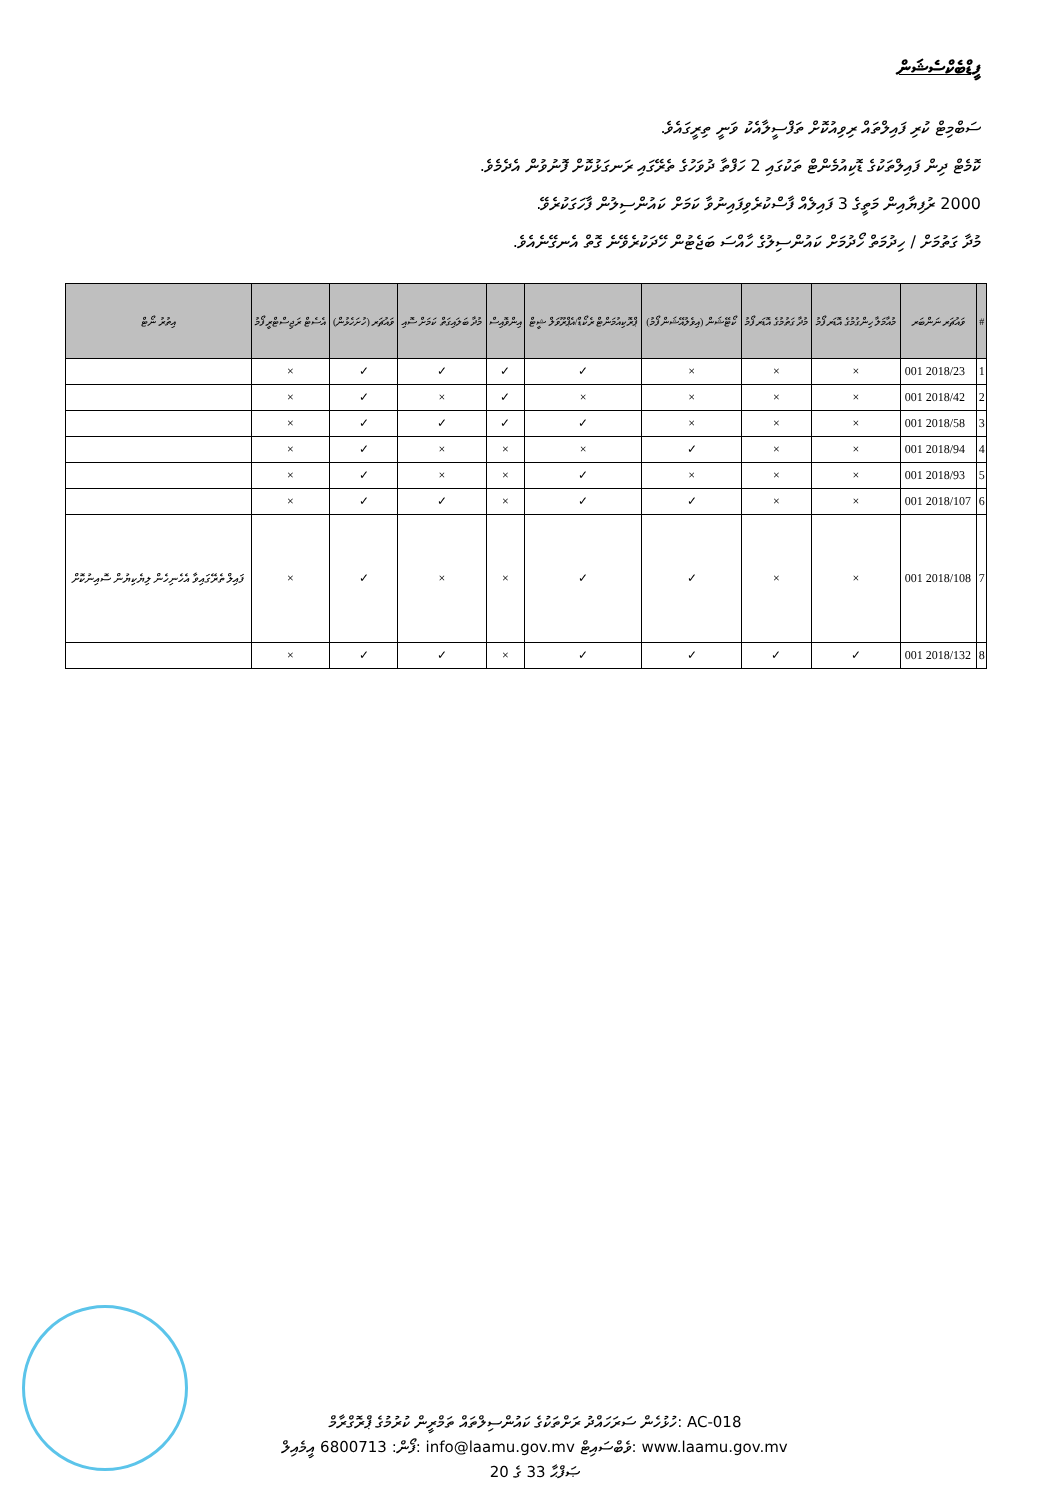ފީޑްބެކްސެޝަން
ސަބްމިޓް ކުރި ފައިލްތައް ރިވިއުކޮށް ތަފްސީލާއެކު ވަނީ ތިރީގައެވެ.
ކޮމެޓް ދިން ފައިލްތަކުގެ ޑޮކިއުމެންޓް ތަކުގައި 2 ހަފްތާ ދުވަހުގެ ތެރޭގައި ރަނގަޅުކޮށް ފޮނުވުން އެދެމެވެ.
2000 ރުފިޔާއިން މަތީގެ 3 ފައިލެއް ފާސްކުރެވިފައިނުވާ ކަމަށް ކައުންސިލުން ފާހަގަކުރެވޭ.
މުދާ ގަތުމަށް / ހިދުމަތް ހޯދުމަށް ކައުންސިލުގެ ހާއްސަ ބަޖެޓުން ހޭދަކުރެވޭނެ ގޮތް އެނގޭނެއެވެ.
| # | ވައުޗަރ ނަންބަރ | މުއާމަލާ ހިންގުމުގެ އޮޑަރ ފޯމު | މުދާ ގަތުމުގެ އޮޑަރ ފޯމު | ކޯޓޭޝަން (އިވެލުއޭޝަން ފޯމު) | ޕްރޮކިއުމަންޓް ރެކޯޑް/އެޕްރޫވަލް ޝީޓް | އިންވޮއިސް | މުދާ ބަލައިގަތް ކަމަށް ސޮއި | ވައުޗަރ (ހުށަހެޅުން) | އެސެޓް ރަޖިސްޓްރީ ފޯމު | އިތުރު ނޯޓް |
| --- | --- | --- | --- | --- | --- | --- | --- | --- | --- | --- |
| 1 | 2018/23 001 | × | × | × | ✓ | ✓ | ✓ | ✓ | × | |
| 2 | 2018/42 001 | × | × | × | × | ✓ | × | ✓ | × | |
| 3 | 2018/58 001 | × | × | × | ✓ | ✓ | ✓ | ✓ | × | |
| 4 | 2018/94 001 | × | × | ✓ | × | × | × | ✓ | × | |
| 5 | 2018/93 001 | × | × | × | ✓ | × | × | ✓ | × | |
| 6 | 2018/107 001 | × | × | ✓ | ✓ | × | ✓ | ✓ | × | |
| 7 | 2018/108 001 | × | × | ✓ | ✓ | × | × | ✓ | × | ފައިލް ތެރޭގައިވާ އެހެނިހެން ލިޔެކިޔުން ސޮއިނުކޮށް |
| 8 | 2018/132 001 | ✓ | ✓ | ✓ | ✓ | × | ✓ | ✓ | × | |
ހުޅުހެން ސަރަހައްދު ރަށްތަކުގެ ކައުންސިލްތައް ތަމްރީން ކުރުމުގެ ޕްރޮގްރާމް: AC-018
ފޯން: 6800713 އީމެއިލް: info@laamu.gov.mv ވެބްސައިޓް: www.laamu.gov.mv
ޞަފްޙާ 33 ގެ 20